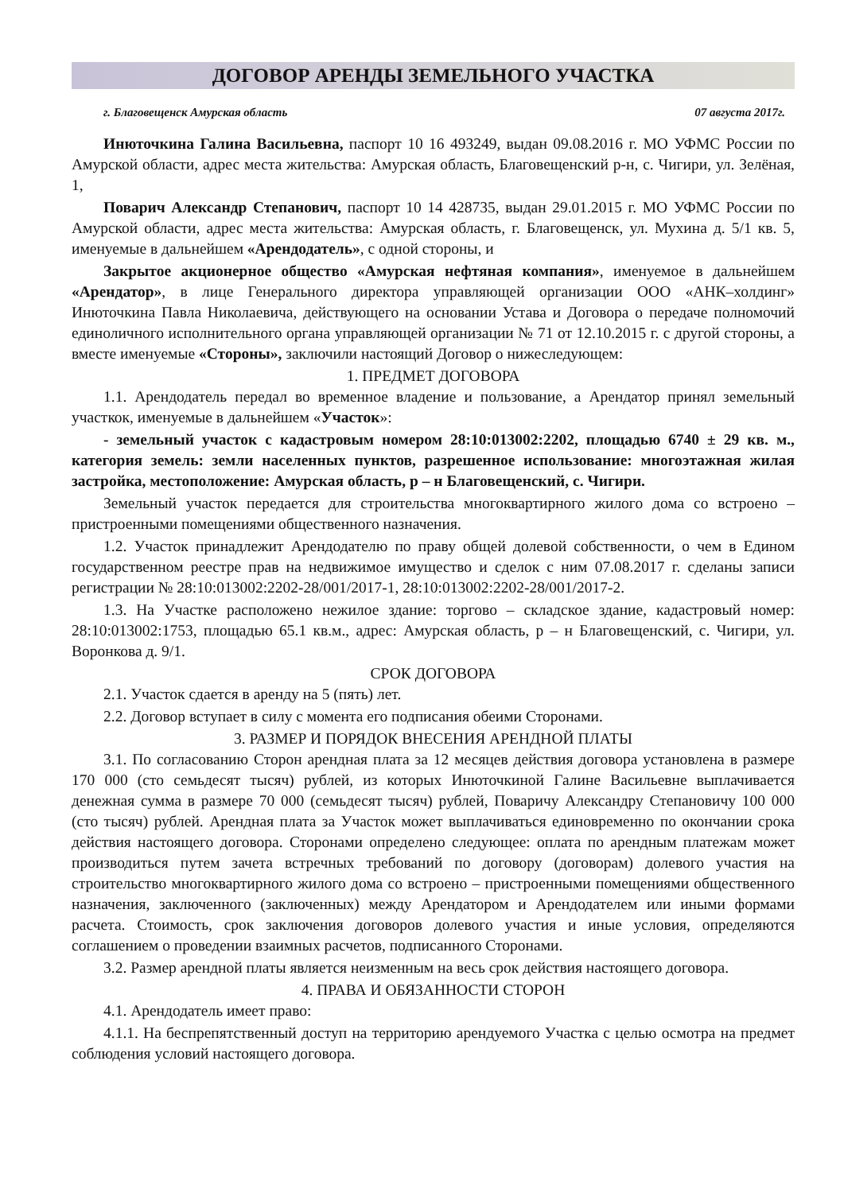ДОГОВОР АРЕНДЫ ЗЕМЕЛЬНОГО УЧАСТКА
г. Благовещенск Амурская область 07 августа 2017г.
Инюточкина Галина Васильевна, паспорт 10 16 493249, выдан 09.08.2016 г. МО УФМС России по Амурской области, адрес места жительства: Амурская область, Благовещенский р-н, с. Чигири, ул. Зелёная, 1,
Поварич Александр Степанович, паспорт 10 14 428735, выдан 29.01.2015 г. МО УФМС России по Амурской области, адрес места жительства: Амурская область, г. Благовещенск, ул. Мухина д. 5/1 кв. 5, именуемые в дальнейшем «Арендодатель», с одной стороны, и
Закрытое акционерное общество «Амурская нефтяная компания», именуемое в дальнейшем «Арендатор», в лице Генерального директора управляющей организации ООО «АНК–холдинг» Инюточкина Павла Николаевича, действующего на основании Устава и Договора о передаче полномочий единоличного исполнительного органа управляющей организации № 71 от 12.10.2015 г. с другой стороны, а вместе именуемые «Стороны», заключили настоящий Договор о нижеследующем:
1. ПРЕДМЕТ ДОГОВОРА
1.1. Арендодатель передал во временное владение и пользование, а Арендатор принял земельный участкок, именуемые в дальнейшем «Участок»:
- земельный участок с кадастровым номером 28:10:013002:2202, площадью 6740 ± 29 кв. м., категория земель: земли населенных пунктов, разрешенное использование: многоэтажная жилая застройка, местоположение: Амурская область, р – н Благовещенский, с. Чигири.
Земельный участок передается для строительства многоквартирного жилого дома со встроено – пристроенными помещениями общественного назначения.
1.2. Участок принадлежит Арендодателю по праву общей долевой собственности, о чем в Едином государственном реестре прав на недвижимое имущество и сделок с ним 07.08.2017 г. сделаны записи регистрации № 28:10:013002:2202-28/001/2017-1, 28:10:013002:2202-28/001/2017-2.
1.3. На Участке расположено нежилое здание: торгово – складское здание, кадастровый номер: 28:10:013002:1753, площадью 65.1 кв.м., адрес: Амурская область, р – н Благовещенский, с. Чигири, ул. Воронкова д. 9/1.
СРОК ДОГОВОРА
2.1. Участок сдается в аренду на 5 (пять) лет.
2.2. Договор вступает в силу с момента его подписания обеими Сторонами.
3. РАЗМЕР И ПОРЯДОК ВНЕСЕНИЯ АРЕНДНОЙ ПЛАТЫ
3.1. По согласованию Сторон арендная плата за 12 месяцев действия договора установлена в размере 170 000 (сто семьдесят тысяч) рублей, из которых Инюточкиной Галине Васильевне выплачивается денежная сумма в размере 70 000 (семьдесят тысяч) рублей, Поваричу Александру Степановичу 100 000 (сто тысяч) рублей. Арендная плата за Участок может выплачиваться единовременно по окончании срока действия настоящего договора. Сторонами определено следующее: оплата по арендным платежам может производиться путем зачета встречных требований по договору (договорам) долевого участия на строительство многоквартирного жилого дома со встроено – пристроенными помещениями общественного назначения, заключенного (заключенных) между Арендатором и Арендодателем или иными формами расчета. Стоимость, срок заключения договоров долевого участия и иные условия, определяются соглашением о проведении взаимных расчетов, подписанного Сторонами.
3.2. Размер арендной платы является неизменным на весь срок действия настоящего договора.
4. ПРАВА И ОБЯЗАННОСТИ СТОРОН
4.1. Арендодатель имеет право:
4.1.1. На беспрепятственный доступ на территорию арендуемого Участка с целью осмотра на предмет соблюдения условий настоящего договора.